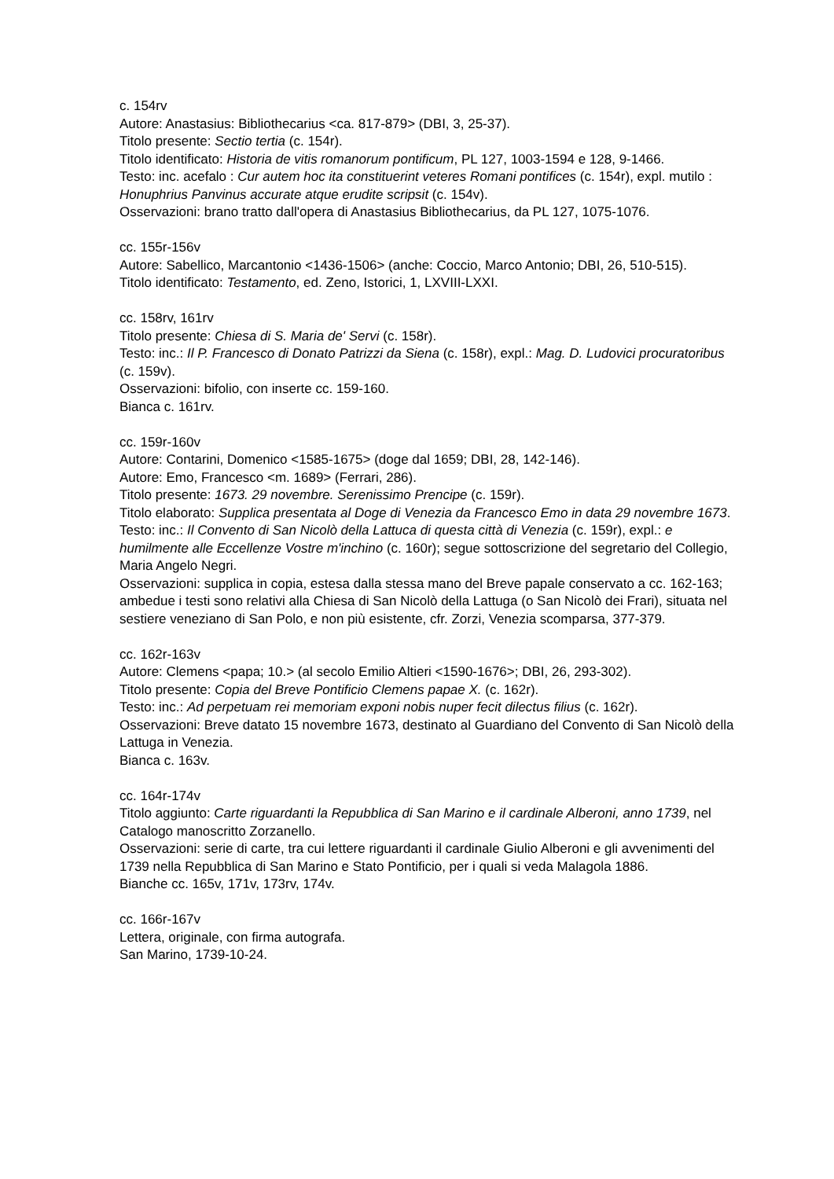c. 154rv
Autore: Anastasius: Bibliothecarius <ca. 817-879> (DBI, 3, 25-37).
Titolo presente: Sectio tertia (c. 154r).
Titolo identificato: Historia de vitis romanorum pontificum, PL 127, 1003-1594 e 128, 9-1466.
Testo: inc. acefalo : Cur autem hoc ita constituerint veteres Romani pontifices (c. 154r), expl. mutilo : Honuphrius Panvinus accurate atque erudite scripsit (c. 154v).
Osservazioni: brano tratto dall'opera di Anastasius Bibliothecarius, da PL 127, 1075-1076.
cc. 155r-156v
Autore: Sabellico, Marcantonio <1436-1506> (anche: Coccio, Marco Antonio; DBI, 26, 510-515).
Titolo identificato: Testamento, ed. Zeno, Istorici, 1, LXVIII-LXXI.
cc. 158rv, 161rv
Titolo presente: Chiesa di S. Maria de' Servi (c. 158r).
Testo: inc.: Il P. Francesco di Donato Patrizzi da Siena (c. 158r), expl.: Mag. D. Ludovici procuratoribus (c. 159v).
Osservazioni: bifolio, con inserte cc. 159-160.
Bianca c. 161rv.
cc. 159r-160v
Autore: Contarini, Domenico <1585-1675> (doge dal 1659; DBI, 28, 142-146).
Autore: Emo, Francesco <m. 1689> (Ferrari, 286).
Titolo presente: 1673. 29 novembre. Serenissimo Prencipe (c. 159r).
Titolo elaborato: Supplica presentata al Doge di Venezia da Francesco Emo in data 29 novembre 1673.
Testo: inc.: Il Convento di San Nicolò della Lattuca di questa città di Venezia (c. 159r), expl.: e humilmente alle Eccellenze Vostre m'inchino (c. 160r); segue sottoscrizione del segretario del Collegio, Maria Angelo Negri.
Osservazioni: supplica in copia, estesa dalla stessa mano del Breve papale conservato a cc. 162-163; ambedue i testi sono relativi alla Chiesa di San Nicolò della Lattuga (o San Nicolò dei Frari), situata nel sestiere veneziano di San Polo, e non più esistente, cfr. Zorzi, Venezia scomparsa, 377-379.
cc. 162r-163v
Autore: Clemens <papa; 10.> (al secolo Emilio Altieri <1590-1676>; DBI, 26, 293-302).
Titolo presente: Copia del Breve Pontificio Clemens papae X. (c. 162r).
Testo: inc.: Ad perpetuam rei memoriam exponi nobis nuper fecit dilectus filius (c. 162r).
Osservazioni: Breve datato 15 novembre 1673, destinato al Guardiano del Convento di San Nicolò della Lattuga in Venezia.
Bianca c. 163v.
cc. 164r-174v
Titolo aggiunto: Carte riguardanti la Repubblica di San Marino e il cardinale Alberoni, anno 1739, nel Catalogo manoscritto Zorzanello.
Osservazioni: serie di carte, tra cui lettere riguardanti il cardinale Giulio Alberoni e gli avvenimenti del 1739 nella Repubblica di San Marino e Stato Pontificio, per i quali si veda Malagola 1886.
Bianche cc. 165v, 171v, 173rv, 174v.
cc. 166r-167v
Lettera, originale, con firma autografa.
San Marino, 1739-10-24.